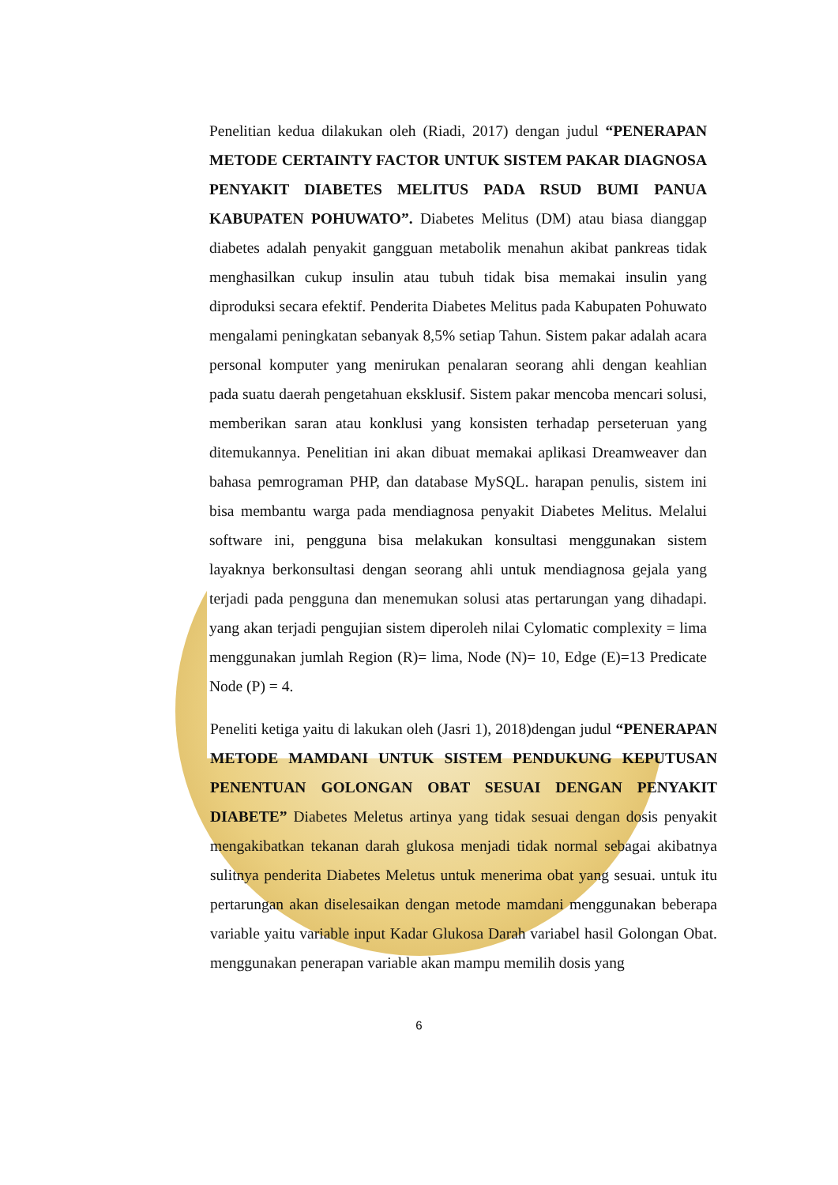Penelitian kedua dilakukan oleh (Riadi, 2017) dengan judul “PENERAPAN METODE CERTAINTY FACTOR UNTUK SISTEM PAKAR DIAGNOSA PENYAKIT DIABETES MELITUS PADA RSUD BUMI PANUA KABUPATEN POHUWATO”. Diabetes Melitus (DM) atau biasa dianggap diabetes adalah penyakit gangguan metabolik menahun akibat pankreas tidak menghasilkan cukup insulin atau tubuh tidak bisa memakai insulin yang diproduksi secara efektif. Penderita Diabetes Melitus pada Kabupaten Pohuwato mengalami peningkatan sebanyak 8,5% setiap Tahun. Sistem pakar adalah acara personal komputer yang menirukan penalaran seorang ahli dengan keahlian pada suatu daerah pengetahuan eksklusif. Sistem pakar mencoba mencari solusi, memberikan saran atau konklusi yang konsisten terhadap perseteruan yang ditemukannya. Penelitian ini akan dibuat memakai aplikasi Dreamweaver dan bahasa pemrograman PHP, dan database MySQL. harapan penulis, sistem ini bisa membantu warga pada mendiagnosa penyakit Diabetes Melitus. Melalui software ini, pengguna bisa melakukan konsultasi menggunakan sistem layaknya berkonsultasi dengan seorang ahli untuk mendiagnosa gejala yang terjadi pada pengguna dan menemukan solusi atas pertarungan yang dihadapi. yang akan terjadi pengujian sistem diperoleh nilai Cylomatic complexity = lima menggunakan jumlah Region (R)= lima, Node (N)= 10, Edge (E)=13 Predicate Node (P) = 4.
Peneliti ketiga yaitu di lakukan oleh (Jasri 1), 2018)dengan judul “PENERAPAN METODE MAMDANI UNTUK SISTEM PENDUKUNG KEPUTUSAN PENENTUAN GOLONGAN OBAT SESUAI DENGAN PENYAKIT DIABETE” Diabetes Meletus artinya yang tidak sesuai dengan dosis penyakit mengakibatkan tekanan darah glukosa menjadi tidak normal sebagai akibatnya sulitnya penderita Diabetes Meletus untuk menerima obat yang sesuai. untuk itu pertarungan akan diselesaikan dengan metode mamdani menggunakan beberapa variable yaitu variable input Kadar Glukosa Darah variabel hasil Golongan Obat. menggunakan penerapan variable akan mampu memilih dosis yang
6